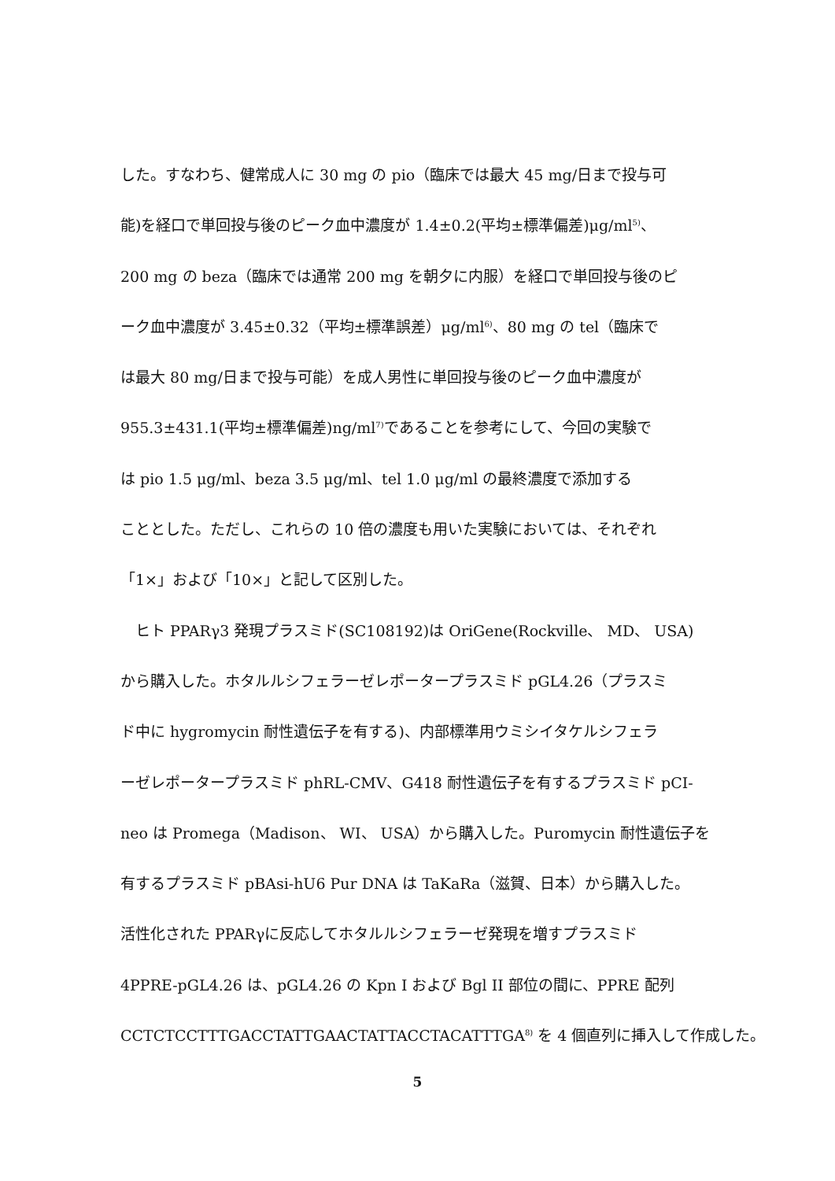した。すなわち、健常成人に 30 mg の pio（臨床では最大 45 mg/日まで投与可
能)を経口で単回投与後のピーク血中濃度が 1.4±0.2(平均±標準偏差)μg/ml<sup>5)</sup>、
200 mg の beza（臨床では通常 200 mg を朝夕に内服）を経口で単回投与後のピ
ーク血中濃度が 3.45±0.32（平均±標準誤差）μg/ml<sup>6)</sup>、80 mg の tel（臨床で
は最大 80 mg/日まで投与可能）を成人男性に単回投与後のピーク血中濃度が
955.3±431.1(平均±標準偏差)ng/ml<sup>7)</sup>であることを参考にして、今回の実験で
は pio 1.5 μg/ml、beza 3.5 μg/ml、tel 1.0 μg/ml の最終濃度で添加する
こととした。ただし、これらの 10 倍の濃度も用いた実験においては、それぞれ
「1×」および「10×」と記して区別した。
　ヒト PPARγ3 発現プラスミド(SC108192)は OriGene(Rockville、 MD、 USA)
から購入した。ホタルルシフェラーゼレポータープラスミド pGL4.26（プラスミ
ド中に hygromycin 耐性遺伝子を有する)、内部標準用ウミシイタケルシフェラ
ーゼレポータープラスミド phRL-CMV、G418 耐性遺伝子を有するプラスミド pCI-
neo は Promega（Madison、 WI、 USA）から購入した。Puromycin 耐性遺伝子を
有するプラスミド pBAsi-hU6 Pur DNA は TaKaRa（滋賀、日本）から購入した。
活性化された PPARγに反応してホタルルシフェラーゼ発現を増すプラスミド
4PPRE-pGL4.26 は、pGL4.26 の Kpn I および Bgl II 部位の間に、PPRE 配列
CCTCTCCTTTGACCTATTGAACTATTACCTACATTTGA<sup>8)</sup> を 4 個直列に挿入して作成した。
5